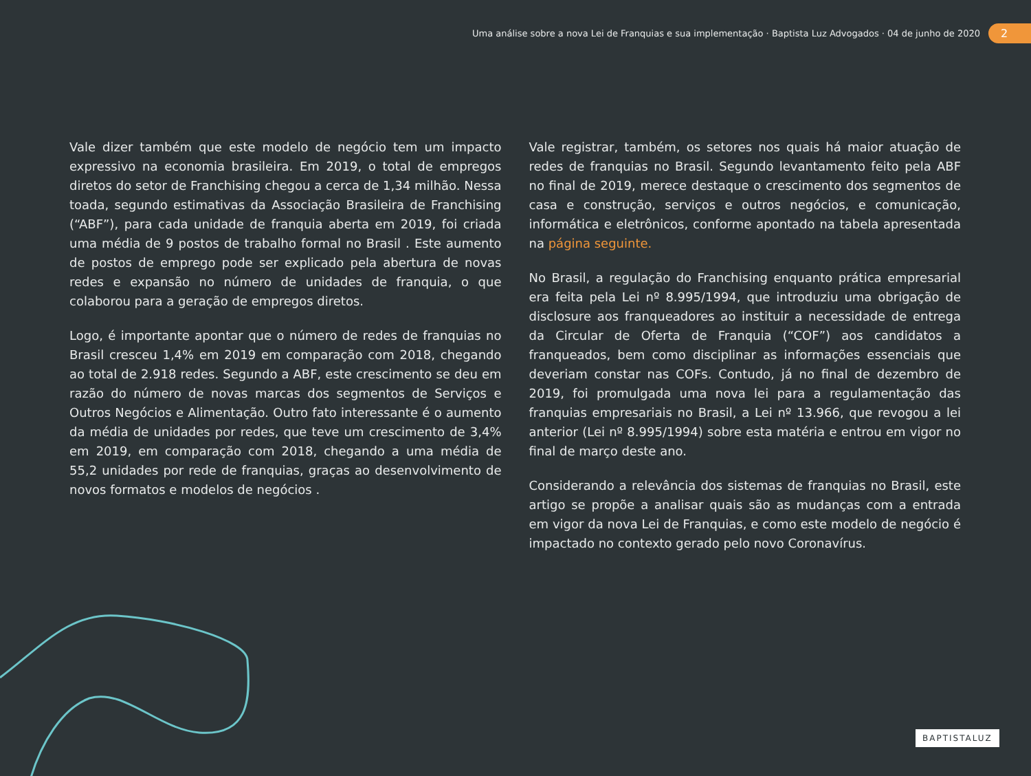Uma análise sobre a nova Lei de Franquias e sua implementação · Baptista Luz Advogados · 04 de junho de 2020 2
Vale dizer também que este modelo de negócio tem um impacto expressivo na economia brasileira. Em 2019, o total de empregos diretos do setor de Franchising chegou a cerca de 1,34 milhão. Nessa toada, segundo estimativas da Associação Brasileira de Franchising (“ABF”), para cada unidade de franquia aberta em 2019, foi criada uma média de 9 postos de trabalho formal no Brasil . Este aumento de postos de emprego pode ser explicado pela abertura de novas redes e expansão no número de unidades de franquia, o que colaborou para a geração de empregos diretos.
Logo, é importante apontar que o número de redes de franquias no Brasil cresceu 1,4% em 2019 em comparação com 2018, chegando ao total de 2.918 redes. Segundo a ABF, este crescimento se deu em razão do número de novas marcas dos segmentos de Serviços e Outros Negócios e Alimentação. Outro fato interessante é o aumento da média de unidades por redes, que teve um crescimento de 3,4% em 2019, em comparação com 2018, chegando a uma média de 55,2 unidades por rede de franquias, graças ao desenvolvimento de novos formatos e modelos de negócios .
Vale registrar, também, os setores nos quais há maior atuação de redes de franquias no Brasil. Segundo levantamento feito pela ABF no final de 2019, merece destaque o crescimento dos segmentos de casa e construção, serviços e outros negócios, e comunicação, informática e eletrônicos, conforme apontado na tabela apresentada na página seguinte.
No Brasil, a regulação do Franchising enquanto prática empresarial era feita pela Lei nº 8.995/1994, que introduziu uma obrigação de disclosure aos franqueadores ao instituir a necessidade de entrega da Circular de Oferta de Franquia (“COF”) aos candidatos a franqueados, bem como disciplinar as informações essenciais que deveriam constar nas COFs. Contudo, já no final de dezembro de 2019, foi promulgada uma nova lei para a regulamentação das franquias empresariais no Brasil, a Lei nº 13.966, que revogou a lei anterior (Lei nº 8.995/1994) sobre esta matéria e entrou em vigor no final de março deste ano.
Considerando a relevância dos sistemas de franquias no Brasil, este artigo se propõe a analisar quais são as mudanças com a entrada em vigor da nova Lei de Franquias, e como este modelo de negócio é impactado no contexto gerado pelo novo Coronavírus.
BAPTISTALUZ